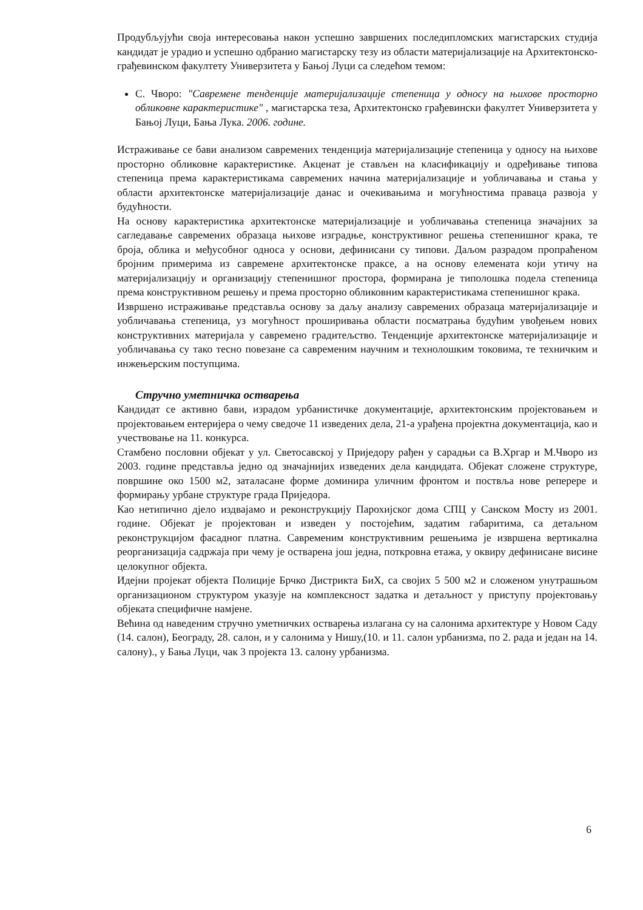Продубљујући своја интересовања након успешно завршених последипломских магистарских студија кандидат је урадио и успешно одбранио магистарску тезу из области материјализације на Архитектонско-грађевинском факултету Универзитета у Бањој Луци са следећом темом:
С. Чворо: "Савремене тенденције материјализације степеница у односу на њихове просторно обликовне карактеристике" , магистарска теза, Архитектонско грађевински факултет Универзитета у Бањој Луци, Бања Лука. 2006. године.
Истраживање се бави анализом савремених тенденција материјализације степеница у односу на њихове просторно обликовне карактеристике. Акценат је стављен на класификацију и одређивање типова степеница према карактеристикама савремених начина материјализације и уобличавања и стања у области архитектонске материјализације данас и очекивањима и могућностима праваца развоја у будућности.
На основу карактеристика архитектонске материјализације и уобличавања степеница значајних за сагледавање савремених образаца њихове изградње, конструктивног решења степенишног крака, те броја, облика и међусобног односа у основи, дефинисани су типови. Даљом разрадом пропраћеном бројним примерима из савремене архитектонске праксе, а на основу елемената који утичу на материјализацију и организацију степенишног простора, формирана је типолошка подела степеница према конструктивном решењу и према просторно обликовним карактеристикама степенишног крака.
Извршено истраживање представља основу за даљу анализу савремених образаца материјализације и уобличавања степеница, уз могућност проширивања области посматрања будућим увођењем нових конструктивних материјала у савремено градитељство. Тенденције архитектонске материјализације и уобличавања су тако тесно повезане са савременим научним и технолошким токовима, те техничким и инжењерским поступцима.
Стручно уметничка остварења
Кандидат се активно бави, израдом урбанистичке документације, архитектонским пројектовањем и пројектовањем ентеријера о чему сведоче 11 изведених дела, 21-а урађена пројектна документација, као и учествовање на 11. конкурса.
Стамбено пословни објекат у ул. Светосавској у Приједору рађен у сарадњи са В.Хргар и М.Чворо из 2003. године представља једно од значајнијих изведених дела кандидата. Објекат сложене структуре, површине око 1500 м2, заталасане форме доминира уличним фронтом и поствља нове реперере и формирању урбане структуре града Приједора.
Као нетипично дјело издвајамо и реконструкцију Парохијског дома СПЦ у Санском Мосту из 2001. године. Објекат је пројектован и изведен у постојећим, задатим габаритима, са детаљном реконструкцијом фасадног платна. Савременим конструктивним решењима је извршена вертикална реорганизација садржаја при чему је остварена још једна, поткровна етажа, у оквиру дефинисане висине целокупног објекта.
Идејни пројекат објекта Полиције Брчко Дистрикта БиХ, са својих 5 500 м2 и сложеном унутрашњом организационом структуром указује на комплексност задатка и детаљност у приступу пројектовању објеката специфичне намјене.
Већина од наведеним стручно уметничких остварења излагана су на салонима архитектуре у Новом Саду (14. салон), Београду, 28. салон, и у салонима у Нишу,(10. и 11. салон урбанизма, по 2. рада и један на 14. салону)., у Бања Луци, чак 3 пројекта 13. салону урбанизма.
6